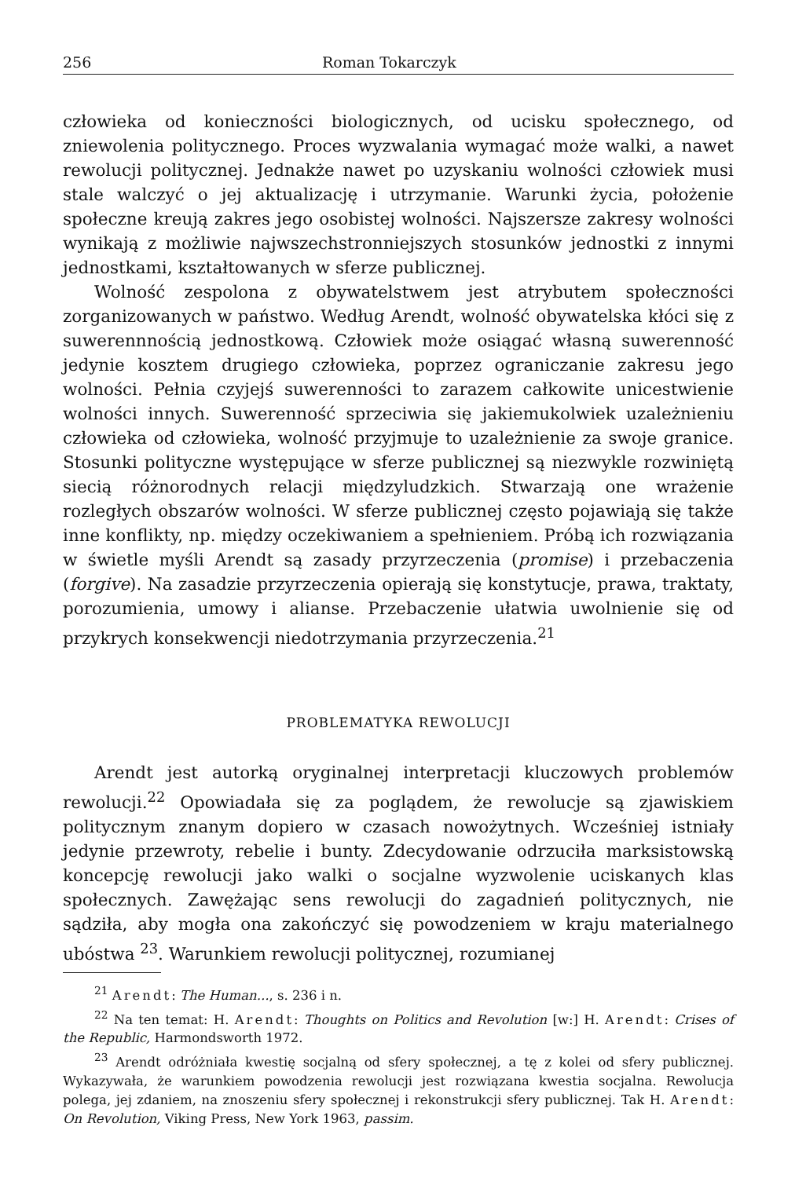256 Roman Tokarczyk
człowieka od konieczności biologicznych, od ucisku społecznego, od zniewolenia politycznego. Proces wyzwalania wymagać może walki, a nawet rewolucji politycznej. Jednakże nawet po uzyskaniu wolności człowiek musi stale walczyć o jej aktualizację i utrzymanie. Warunki życia, położenie społeczne kreują zakres jego osobistej wolności. Najszersze zakresy wolności wynikają z możliwie najwszechstronniejszych stosunków jednostki z innymi jednostkami, kształtowanych w sferze publicznej.
Wolność zespolona z obywatelstwem jest atrybutem społeczności zorganizowanych w państwo. Według Arendt, wolność obywatelska kłóci się z suwerennnością jednostkową. Człowiek może osiągać własną suwerenność jedynie kosztem drugiego człowieka, poprzez ograniczanie zakresu jego wolności. Pełnia czyjejś suwerenności to zarazem całkowite unicestwienie wolności innych. Suwerenność sprzeciwia się jakiemukolwiek uzależnieniu człowieka od człowieka, wolność przyjmuje to uzależnienie za swoje granice. Stosunki polityczne występujące w sferze publicznej są niezwykle rozwiniętą siecią różnorodnych relacji międzyludzkich. Stwarzają one wrażenie rozległych obszarów wolności. W sferze publicznej często pojawiają się także inne konflikty, np. między oczekiwaniem a spełnieniem. Próbą ich rozwiązania w świetle myśli Arendt są zasady przyrzeczenia (promise) i przebaczenia (forgive). Na zasadzie przyrzeczenia opierają się konstytucje, prawa, traktaty, porozumienia, umowy i alianse. Przebaczenie ułatwia uwolnienie się od przykrych konsekwencji niedotrzymania przyrzeczenia.<sup>21</sup>
PROBLEMATYKA REWOLUCJI
Arendt jest autorką oryginalnej interpretacji kluczowych problemów rewolucji.<sup>22</sup> Opowiadała się za poglądem, że rewolucje są zjawiskiem politycznym znanym dopiero w czasach nowożytnych. Wcześniej istniały jedynie przewroty, rebelie i bunty. Zdecydowanie odrzuciła marksistowską koncepcję rewolucji jako walki o socjalne wyzwolenie uciskanych klas społecznych. Zawężając sens rewolucji do zagadnień politycznych, nie sądziła, aby mogła ona zakończyć się powodzeniem w kraju materialnego ubóstwa <sup>23</sup>. Warunkiem rewolucji politycznej, rozumianej
<sup>21</sup> Arendt: The Human..., s. 236 i n.
<sup>22</sup> Na ten temat: H. Arendt: Thoughts on Politics and Revolution [w:] H. Arendt: Crises of the Republic, Harmondsworth 1972.
<sup>23</sup> Arendt odróżniała kwestię socjalną od sfery społecznej, a tę z kolei od sfery publicznej. Wykazywała, że warunkiem powodzenia rewolucji jest rozwiązana kwestia socjalna. Rewolucja polega, jej zdaniem, na znoszeniu sfery społecznej i rekonstrukcji sfery publicznej. Tak H. Arendt: On Revolution, Viking Press, New York 1963, passim.